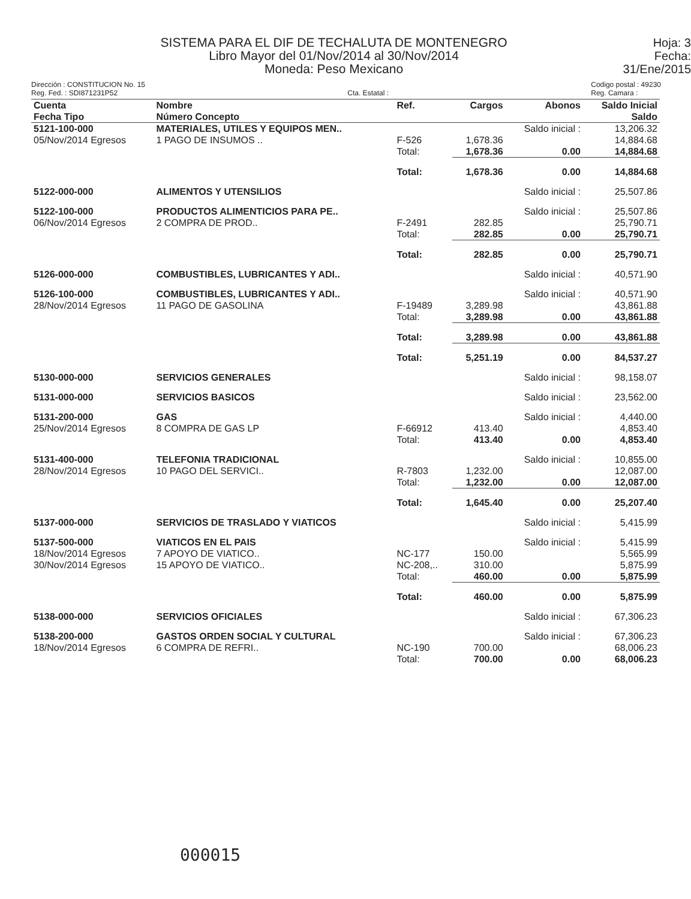SISTEMA PARA EL DIF DE TECHALUTA DE MONTENEGRO
Libro Mayor del 01/Nov/2014 al 30/Nov/2014
Moneda: Peso Mexicano
Hoja: 3
Fecha: 31/Ene/2015
Dirección : CONSTITUCION No. 15
Reg. Fed. : SDI871231P52
Cta. Estatal : Codigo postal : 49230
Reg. Camara :
| Cuenta Fecha Tipo | Nombre Número Concepto | Ref. | Cargos | Abonos | Saldo Inicial Saldo |
| --- | --- | --- | --- | --- | --- |
| 5121-100-000 05/Nov/2014 Egresos | MATERIALES, UTILES Y EQUIPOS MEN.. 1 PAGO DE INSUMOS .. | F-526 Total: | 1,678.36 1,678.36 | Saldo inicial : 0.00 | 13,206.32 14,884.68 14,884.68 |
| | | Total: | 1,678.36 | 0.00 | 14,884.68 |
| 5122-000-000 | ALIMENTOS Y UTENSILIOS | | | Saldo inicial : | 25,507.86 |
| 5122-100-000 06/Nov/2014 Egresos | PRODUCTOS ALIMENTICIOS PARA PE.. 2 COMPRA DE PROD.. | F-2491 Total: | 282.85 282.85 | Saldo inicial : 0.00 | 25,507.86 25,790.71 25,790.71 |
| | | Total: | 282.85 | 0.00 | 25,790.71 |
| 5126-000-000 | COMBUSTIBLES, LUBRICANTES Y ADI.. | | | Saldo inicial : | 40,571.90 |
| 5126-100-000 28/Nov/2014 Egresos | COMBUSTIBLES, LUBRICANTES Y ADI.. 11 PAGO DE GASOLINA | F-19489 Total: | 3,289.98 3,289.98 | Saldo inicial : 0.00 | 40,571.90 43,861.88 43,861.88 |
| | | Total: | 3,289.98 | 0.00 | 43,861.88 |
| | | Total: | 5,251.19 | 0.00 | 84,537.27 |
| 5130-000-000 | SERVICIOS GENERALES | | | Saldo inicial : | 98,158.07 |
| 5131-000-000 | SERVICIOS BASICOS | | | Saldo inicial : | 23,562.00 |
| 5131-200-000 25/Nov/2014 Egresos | GAS 8 COMPRA DE GAS LP | F-66912 Total: | 413.40 413.40 | Saldo inicial : 0.00 | 4,440.00 4,853.40 4,853.40 |
| 5131-400-000 28/Nov/2014 Egresos | TELEFONIA TRADICIONAL 10 PAGO DEL SERVICI.. | R-7803 Total: | 1,232.00 1,232.00 | Saldo inicial : 0.00 | 10,855.00 12,087.00 12,087.00 |
| | | Total: | 1,645.40 | 0.00 | 25,207.40 |
| 5137-000-000 | SERVICIOS DE TRASLADO Y VIATICOS | | | Saldo inicial : | 5,415.99 |
| 5137-500-000 18/Nov/2014 Egresos 30/Nov/2014 Egresos | VIATICOS EN EL PAIS 7 APOYO DE VIATICO.. 15 APOYO DE VIATICO.. | NC-177 NC-208,.. Total: | 150.00 310.00 460.00 | Saldo inicial : 0.00 | 5,415.99 5,565.99 5,875.99 5,875.99 |
| | | Total: | 460.00 | 0.00 | 5,875.99 |
| 5138-000-000 | SERVICIOS OFICIALES | | | Saldo inicial : | 67,306.23 |
| 5138-200-000 18/Nov/2014 Egresos | GASTOS ORDEN SOCIAL Y CULTURAL 6 COMPRA DE REFRI.. | NC-190 Total: | 700.00 700.00 | Saldo inicial : 0.00 | 67,306.23 68,006.23 68,006.23 |
000015